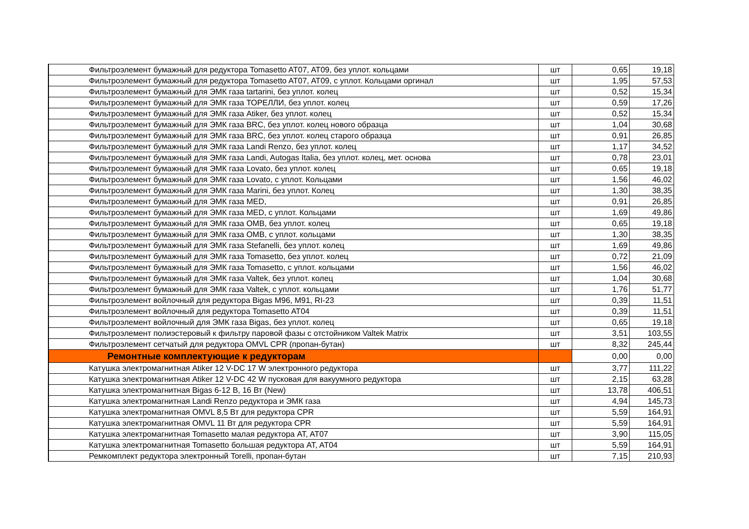| Фильтроэлемент бумажный для редуктора Tomasetto AT07, AT09, без уплот. кольцами | шт | 0,65 | 19,18 |
| Фильтроэлемент бумажный для редуктора Tomasetto AT07, AT09, с уплот. Кольцами оргинал | шт | 1,95 | 57,53 |
| Фильтроэлемент бумажный для ЭМК газа tartarini, без уплот. колец | шт | 0,52 | 15,34 |
| Фильтроэлемент бумажный для ЭМК газа ТОРЕЛЛИ, без уплот. колец | шт | 0,59 | 17,26 |
| Фильтроэлемент бумажный для ЭМК газа Atiker, без уплот. колец | шт | 0,52 | 15,34 |
| Фильтроэлемент бумажный для ЭМК газа BRC, без уплот. колец нового образца | шт | 1,04 | 30,68 |
| Фильтроэлемент бумажный для ЭМК газа BRC, без уплот. колец старого образца | шт | 0,91 | 26,85 |
| Фильтроэлемент бумажный для ЭМК газа Landi Renzo, без уплот. колец | шт | 1,17 | 34,52 |
| Фильтроэлемент бумажный для ЭМК газа Landi, Autogas Italia, без уплот. колец, мет. основа | шт | 0,78 | 23,01 |
| Фильтроэлемент бумажный для ЭМК газа Lovato, без уплот. колец | шт | 0,65 | 19,18 |
| Фильтроэлемент бумажный для ЭМК газа Lovato, с уплот. Кольцами | шт | 1,56 | 46,02 |
| Фильтроэлемент бумажный для ЭМК газа Marini, без уплот. Колец | шт | 1,30 | 38,35 |
| Фильтроэлемент бумажный для ЭМК газа MED, | шт | 0,91 | 26,85 |
| Фильтроэлемент бумажный для ЭМК газа MED, с уплот. Кольцами | шт | 1,69 | 49,86 |
| Фильтроэлемент бумажный для ЭМК газа OMB, без уплот. колец | шт | 0,65 | 19,18 |
| Фильтроэлемент бумажный для ЭМК газа OMB, с уплот. кольцами | шт | 1,30 | 38,35 |
| Фильтроэлемент бумажный для ЭМК газа Stefanelli, без уплот. колец | шт | 1,69 | 49,86 |
| Фильтроэлемент бумажный для ЭМК газа Tomasetto, без уплот. колец | шт | 0,72 | 21,09 |
| Фильтроэлемент бумажный для ЭМК газа Tomasetto, с уплот. кольцами | шт | 1,56 | 46,02 |
| Фильтроэлемент бумажный для ЭМК газа Valtek, без уплот. колец | шт | 1,04 | 30,68 |
| Фильтроэлемент бумажный для ЭМК газа Valtek, с уплот. кольцами | шт | 1,76 | 51,77 |
| Фильтроэлемент войлочный для редуктора Bigas M96, M91, RI-23 | шт | 0,39 | 11,51 |
| Фильтроэлемент войлочный для редуктора Tomasetto AT04 | шт | 0,39 | 11,51 |
| Фильтроэлемент войлочный для ЭМК газа Bigas, без уплот. колец | шт | 0,65 | 19,18 |
| Фильтроэлемент полиэстеровый к фильтру паровой фазы с отстойником Valtek Matrix | шт | 3,51 | 103,55 |
| Фильтроэлемент сетчатый для редуктора OMVL CPR (пропан-бутан) | шт | 8,32 | 245,44 |
| Ремонтные комплектующие к редукторам | | 0,00 | 0,00 |
| Катушка электромагнитная Atiker 12 V-DC 17 W электронного редуктора | шт | 3,77 | 111,22 |
| Катушка электромагнитная Atiker 12 V-DC 42 W пусковая для вакуумного редуктора | шт | 2,15 | 63,28 |
| Катушка электромагнитная Bigas 6-12 В, 16 Вт (New) | шт | 13,78 | 406,51 |
| Катушка электромагнитная Landi Renzo редуктора и ЭМК газа | шт | 4,94 | 145,73 |
| Катушка электромагнитная OMVL 8,5 Вт для редуктора CPR | шт | 5,59 | 164,91 |
| Катушка электромагнитная OMVL 11 Вт для редуктора CPR | шт | 5,59 | 164,91 |
| Катушка электромагнитная Tomasetto малая редуктора AT, AT07 | шт | 3,90 | 115,05 |
| Катушка электромагнитная Tomasetto большая редуктора AT, AT04 | шт | 5,59 | 164,91 |
| Ремкомплект редуктора электронный Torelli, пропан-бутан | шт | 7,15 | 210,93 |